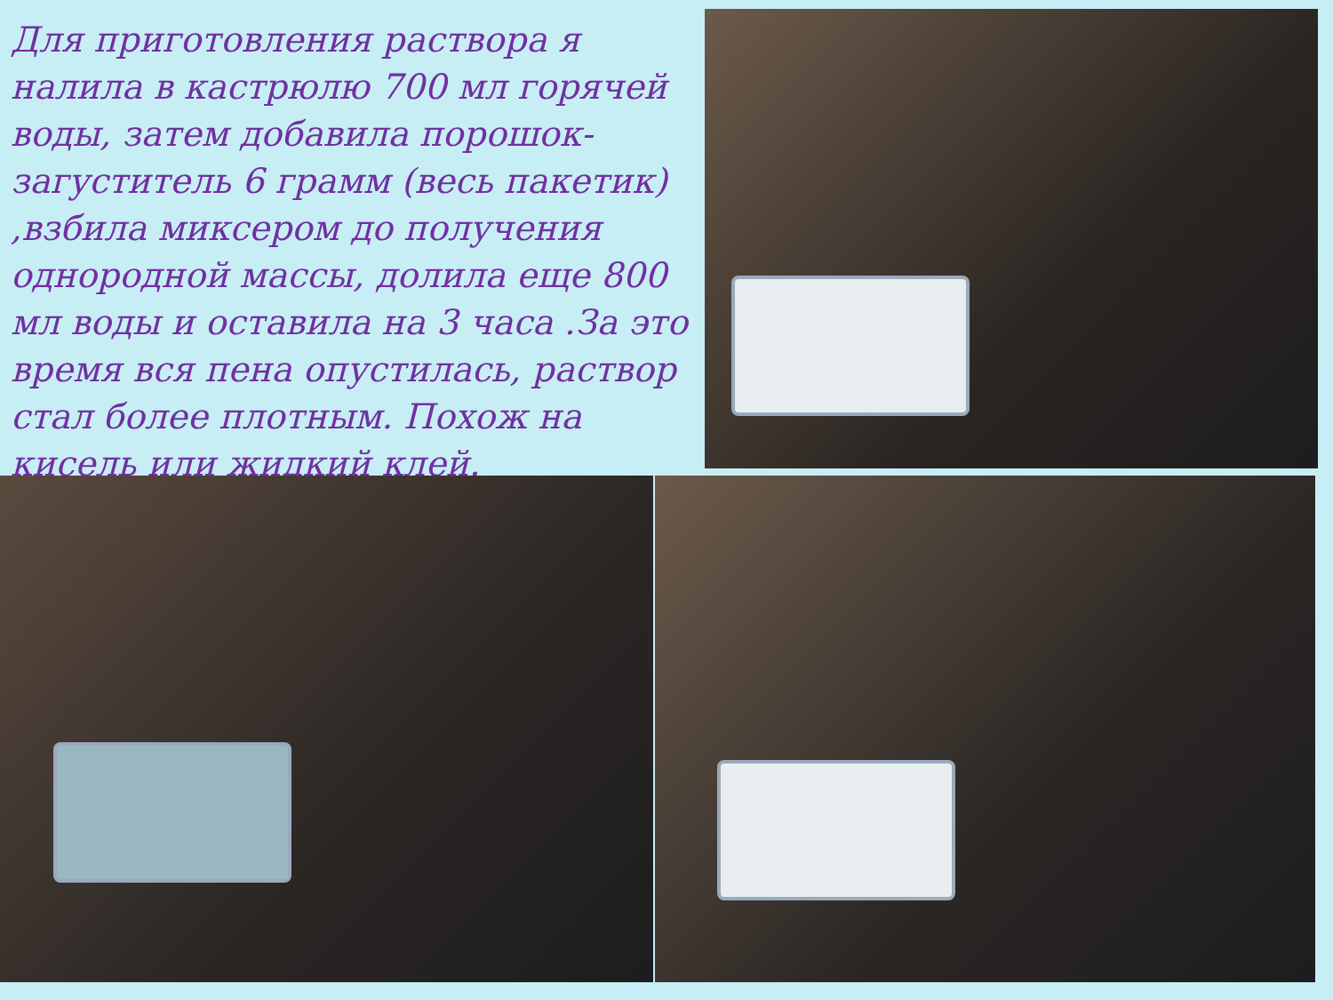Для приготовления раствора я налила в кастрюлю 700 мл горячей воды, затем добавила порошок-загуститель 6 грамм (весь пакетик) ,взбила миксером до получения однородной массы, долила еще 800 мл воды и оставила на 3 часа .За это время вся пена опустилась, раствор стал более плотным. Похож на кисель или жидкий клей.